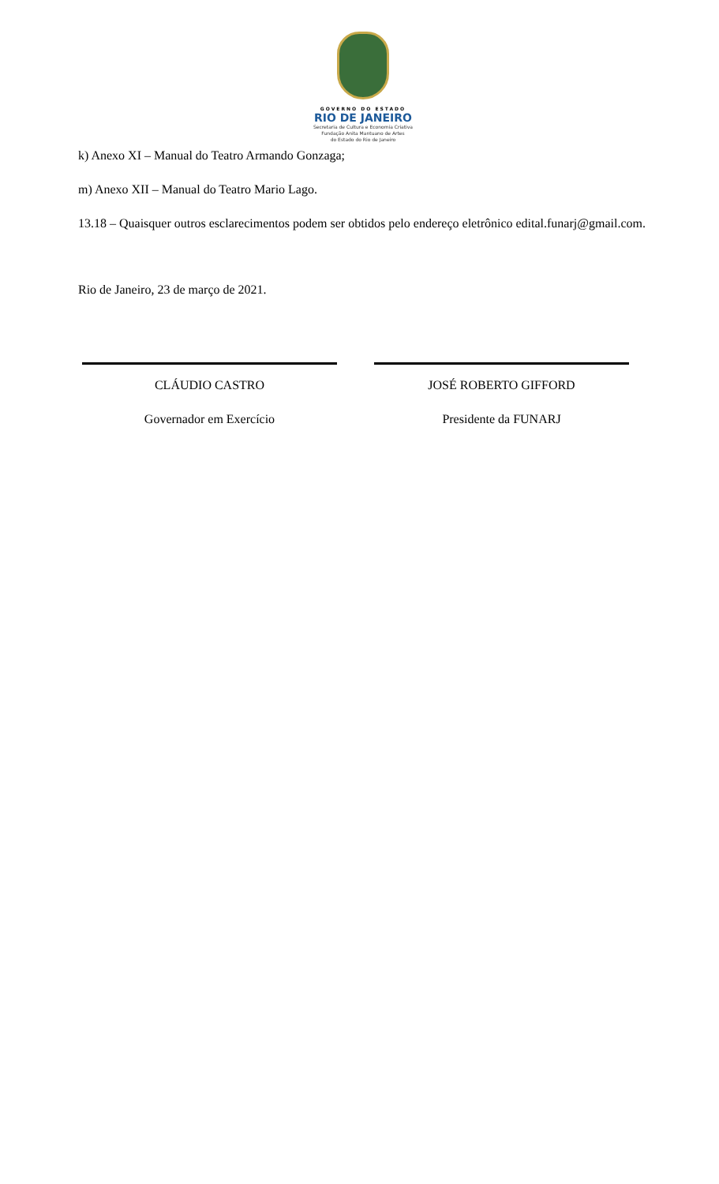GOVERNO DO ESTADO
RIO DE JANEIRO
Secretaria de Cultura e Economia Criativa
Fundação Anita Mantuano de Artes
do Estado do Rio de Janeiro
k) Anexo XI – Manual do Teatro Armando Gonzaga;
m) Anexo XII – Manual do Teatro Mario Lago.
13.18 – Quaisquer outros esclarecimentos podem ser obtidos pelo endereço eletrônico edital.funarj@gmail.com.
Rio de Janeiro, 23 de março de 2021.
CLÁUDIO CASTRO
Governador em Exercício
JOSÉ ROBERTO GIFFORD
Presidente da FUNARJ